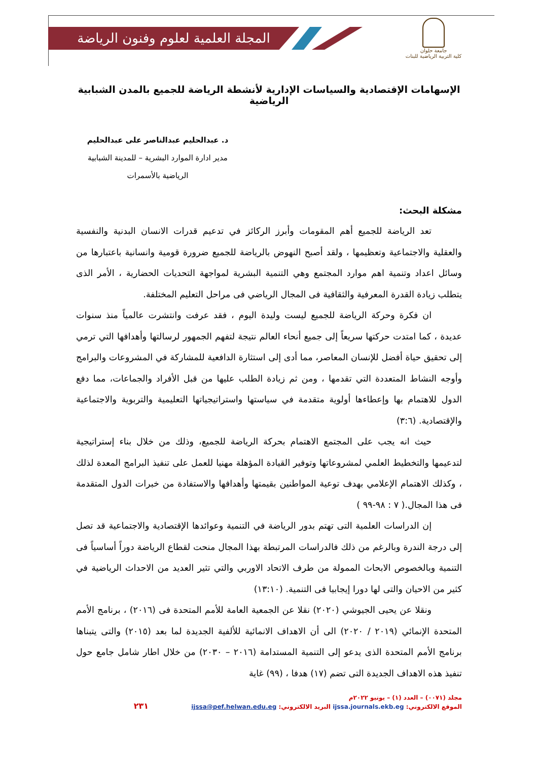المجلة العلمية لعلوم وفنون الرياضة
جامعة حلوان
كلية التربية الرياضية للبنات
الإسهامات الإقتصادية والسياسات الإدارية لأنشطة الرياضة للجميع بالمدن الشبابية الرياضية
د. عبدالحليم عبدالناصر على عبدالحليم
مدير ادارة الموارد البشرية – للمدينة الشبابية
الرياضية بالأسمرات
مشكلة البحث:
تعد الرياضة للجميع أهم المقومات وأبرز الركائز في تدعيم قدرات الانسان البدنية والنفسية والعقلية والاجتماعية وتعظيمها ، ولقد أصبح النهوض بالرياضة للجميع ضرورة قومية وانسانية باعتبارها من وسائل اعداد وتنمية اهم موارد المجتمع وهي التنمية البشرية لمواجهة التحديات الحضارية ، الأمر الذى يتطلب زيادة القدرة المعرفية والثقافية فى المجال الرياضي فى مراحل التعليم المختلفة.
ان فكرة وحركة الرياضة للجميع ليست وليدة اليوم ، فقد عرفت وانتشرت عالمياً منذ سنوات عديدة ، كما امتدت حركتها سريعاً إلى جميع أنحاء العالم نتيجة لتفهم الجمهور لرسالتها وأهدافها التي ترمي إلى تحقيق حياة أفضل للإنسان المعاصر، مما أدى إلى استثارة الدافعية للمشاركة في المشروعات والبرامج وأوجه النشاط المتعددة التي تقدمها ، ومن ثم زيادة الطلب عليها من قبل الأفراد والجماعات، مما دفع الدول للاهتمام بها وإعطاءها أولوية متقدمة في سياستها واستراتيجياتها التعليمية والتربوية والاجتماعية والإقتصادية. (٣:٦)
حيث انه يجب على المجتمع الاهتمام بحركة الرياضة للجميع، وذلك من خلال بناء إستراتيجية لتدعيمها والتخطيط العلمي لمشروعاتها وتوفير القيادة المؤهلة مهنيا للعمل على تنفيذ البرامج المعدة لذلك ، وكذلك الاهتمام الإعلامي بهدف توعية المواطنين بقيمتها وأهدافها والاستفادة من خبرات الدول المتقدمة فى هذا المجال.( ٧ : ٩٨-٩٩ )
إن الدراسات العلمية التى تهتم بدور الرياضة في التنمية وعوائدها الإقتصادية والاجتماعية قد تصل إلى درجة الندرة وبالرغم من ذلك فالدراسات المرتبطة بهذا المجال منحت لقطاع الرياضة دوراً أساسياً فى التنمية وبالخصوص الابحاث الممولة من طرف الاتحاد الاوربي والتي تثير العديد من الاحداث الرياضية في كثير من الاحيان والتى لها دورا إيجابيا فى التنمية. (١٣:١٠)
ونقلا عن يحيى الجيوشي (٢٠٢٠) نقلا عن الجمعية العامة للأمم المتحدة فى (٢٠١٦) ، برنامج الأمم المتحدة الإنمائي (٢٠١٩ / ٢٠٢٠) الى أن الاهداف الانمائية للألفية الجديدة لما بعد (٢٠١٥) والتى يتبناها برنامج الأمم المتحدة الذى يدعو إلى التنمية المستدامة (٢٠١٦ – ٢٠٣٠) من خلال اطار شامل جامع حول تنفيذ هذه الاهداف الجديدة التى تضم (١٧) هدفا ، (٩٩) غاية
مجلد (٠٠٧١) – العدد (١) – يونيو ٢٠٢٢م
الموقع الالكتروني: ijssa.journals.ekb.eg البريد الالكتروني: ijssa@pef.helwan.edu.eg ٢٣١